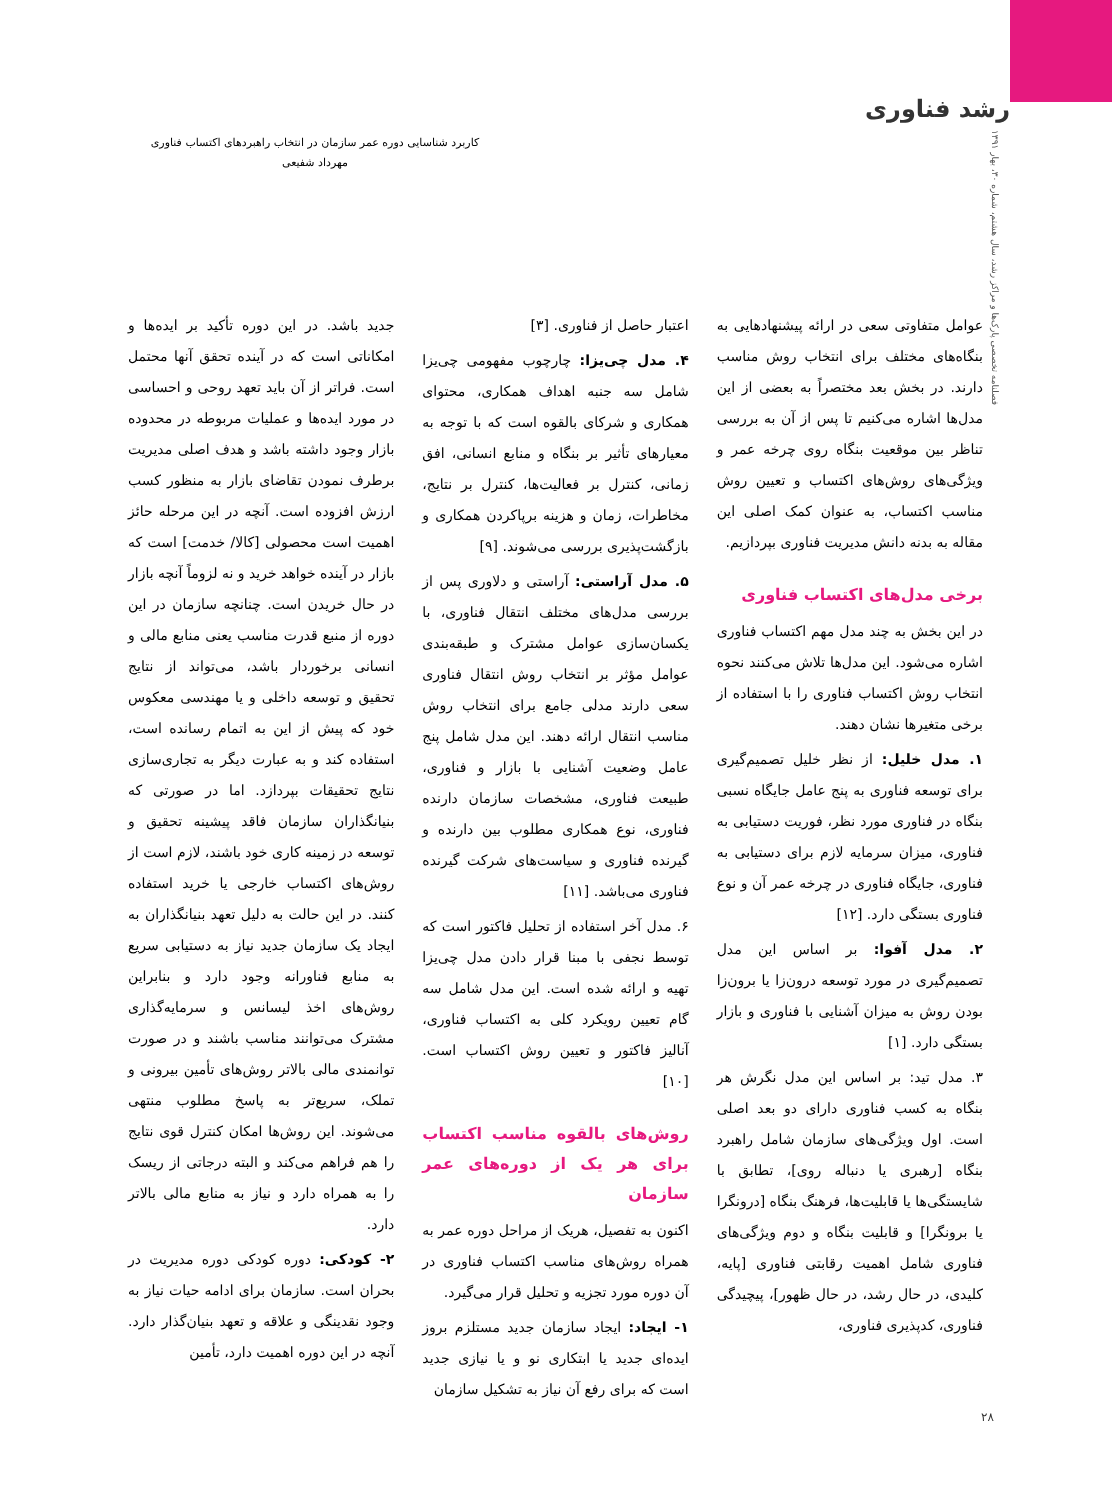رشد فناوری
فصلنامه تخصصی پارک‌ها و مراکز رشد، سال هشتم، شماره ۳۰، بهار ۱۳۹۱
کاربرد شناسایی دوره عمر سازمان در انتخاب راهبردهای اکتساب فناوری
مهرداد شفیعی
عوامل متفاوتی سعی در ارائه پیشنهادهایی به بنگاه‌های مختلف برای انتخاب روش مناسب دارند. در بخش بعد مختصراً به بعضی از این مدل‌ها اشاره می‌کنیم تا پس از آن به بررسی تناظر بین موقعیت بنگاه روی چرخه عمر و ویژگی‌های روش‌های اکتساب و تعیین روش مناسب اکتساب، به عنوان کمک اصلی این مقاله به بدنه دانش مدیریت فناوری بپردازیم.
برخی مدل‌های اکتساب فناوری
در این بخش به چند مدل مهم اکتساب فناوری اشاره می‌شود. این مدل‌ها تلاش می‌کنند نحوه انتخاب روش اکتساب فناوری را با استفاده از برخی متغیرها نشان دهند.
۱. مدل خلیل: از نظر خلیل تصمیم‌گیری برای توسعه فناوری به پنج عامل جایگاه نسبی بنگاه در فناوری مورد نظر، فوریت دستیابی به فناوری، میزان سرمایه لازم برای دستیابی به فناوری، جایگاه فناوری در چرخه عمر آن و نوع فناوری بستگی دارد. [۱۲]
۲. مدل آفوا: بر اساس این مدل تصمیم‌گیری در مورد توسعه درون‌زا یا برون‌زا بودن روش به میزان آشنایی با فناوری و بازار بستگی دارد. [۱]
۳. مدل تید: بر اساس این مدل نگرش هر بنگاه به کسب فناوری دارای دو بعد اصلی است. اول ویژگی‌های سازمان شامل راهبرد بنگاه [رهبری یا دنباله روی]، تطابق با شایستگی‌ها یا قابلیت‌ها، فرهنگ بنگاه [درونگرا یا برونگرا] و قابلیت بنگاه و دوم ویژگی‌های فناوری شامل اهمیت رقابتی فناوری [پایه، کلیدی، در حال رشد، در حال ظهور]، پیچیدگی فناوری، کدپذیری فناوری،
اعتبار حاصل از فناوری. [۳]
۴. مدل چی‌یزا: چارچوب مفهومی چی‌یزا شامل سه جنبه اهداف همکاری، محتوای همکاری و شرکای بالقوه است که با توجه به معیارهای تأثیر بر بنگاه و منابع انسانی، افق زمانی، کنترل بر فعالیت‌ها، کنترل بر نتایج، مخاطرات، زمان و هزینه برپاکردن همکاری و بازگشت‌پذیری بررسی می‌شوند. [۹]
۵. مدل آراستی: آراستی و دلاوری پس از بررسی مدل‌های مختلف انتقال فناوری، با یکسان‌سازی عوامل مشترک و طبقه‌بندی عوامل مؤثر بر انتخاب روش انتقال فناوری سعی دارند مدلی جامع برای انتخاب روش مناسب انتقال ارائه دهند. این مدل شامل پنج عامل وضعیت آشنایی با بازار و فناوری، طبیعت فناوری، مشخصات سازمان دارنده فناوری، نوع همکاری مطلوب بین دارنده و گیرنده فناوری و سیاست‌های شرکت گیرنده فناوری می‌باشد. [۱۱]
۶. مدل آخر استفاده از تحلیل فاکتور است که توسط نجفی با مبنا قرار دادن مدل چی‌یزا تهیه و ارائه شده است. این مدل شامل سه گام تعیین رویکرد کلی به اکتساب فناوری، آنالیز فاکتور و تعیین روش اکتساب است. [۱۰]
روش‌های بالقوه مناسب اکتساب برای هر یک از دوره‌های عمر سازمان
اکنون به تفصیل، هریک از مراحل دوره عمر به همراه روش‌های مناسب اکتساب فناوری در آن دوره مورد تجزیه و تحلیل قرار می‌گیرد.
۱- ایجاد: ایجاد سازمان جدید مستلزم بروز ایده‌ای جدید یا ابتکاری نو و یا نیازی جدید است که برای رفع آن نیاز به تشکیل سازمان
جدید باشد. در این دوره تأکید بر ایده‌ها و امکاناتی است که در آینده تحقق آنها محتمل است. فراتر از آن باید تعهد روحی و احساسی در مورد ایده‌ها و عملیات مربوطه در محدوده بازار وجود داشته باشد و هدف اصلی مدیریت برطرف نمودن تقاضای بازار به منظور کسب ارزش افزوده است. آنچه در این مرحله حائز اهمیت است محصولی [کالا/ خدمت] است که بازار در آینده خواهد خرید و نه لزوماً آنچه بازار در حال خریدن است. چنانچه سازمان در این دوره از منبع قدرت مناسب یعنی منابع مالی و انسانی برخوردار باشد، می‌تواند از نتایج تحقیق و توسعه داخلی و یا مهندسی معکوس خود که پیش از این به اتمام رسانده است، استفاده کند و به عبارت دیگر به تجاری‌سازی نتایج تحقیقات بپردازد. اما در صورتی که بنیانگذاران سازمان فاقد پیشینه تحقیق و توسعه در زمینه کاری خود باشند، لازم است از روش‌های اکتساب خارجی یا خرید استفاده کنند. در این حالت به دلیل تعهد بنیانگذاران به ایجاد یک سازمان جدید نیاز به دستیابی سریع به منابع فناورانه وجود دارد و بنابراین روش‌های اخذ لیسانس و سرمایه‌گذاری مشترک می‌توانند مناسب باشند و در صورت توانمندی مالی بالاتر روش‌های تأمین بیرونی و تملک، سریع‌تر به پاسخ مطلوب منتهی می‌شوند. این روش‌ها امکان کنترل قوی نتایج را هم فراهم می‌کند و البته درجاتی از ریسک را به همراه دارد و نیاز به منابع مالی بالاتر دارد.
۲- کودکی: دوره کودکی دوره مدیریت در بحران است. سازمان برای ادامه حیات نیاز به وجود نقدینگی و علاقه و تعهد بنیان‌گذار دارد. آنچه در این دوره اهمیت دارد، تأمین
۲۸